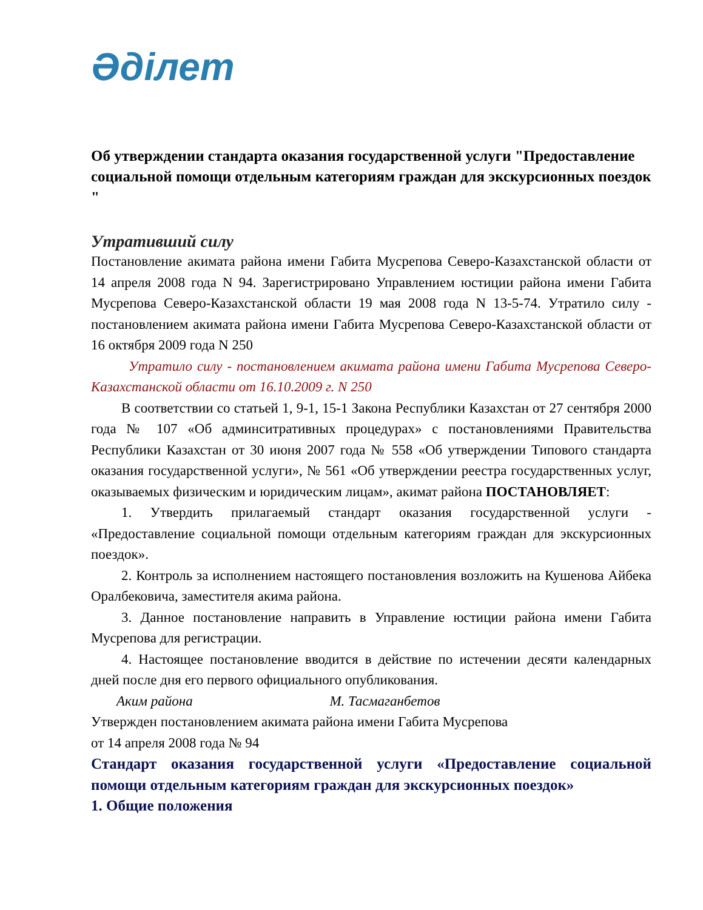Әділет
Об утверждении стандарта оказания государственной услуги "Предоставление социальной помощи отдельным категориям граждан для экскурсионных поездок "
Утративший силу
Постановление акимата района имени Габита Мусрепова Северо-Казахстанской области от 14 апреля 2008 года N 94. Зарегистрировано Управлением юстиции района имени Габита Мусрепова Северо-Казахстанской области 19 мая 2008 года N 13-5-74. Утратило силу - постановлением акимата района имени Габита Мусрепова Северо-Казахстанской области от 16 октября 2009 года N 250
Утратило силу - постановлением акимата района имени Габита Мусрепова Северо-Казахстанской области от 16.10.2009 г. N 250
В соответствии со статьей 1, 9-1, 15-1 Закона Республики Казахстан от 27 сентября 2000 года № 107 «Об админситративных процедурах» с постановлениями Правительства Республики Казахстан от 30 июня 2007 года № 558 «Об утверждении Типового стандарта оказания государственной услуги», № 561 «Об утверждении реестра государственных услуг, оказываемых физическим и юридическим лицам», акимат района ПОСТАНОВЛЯЕТ:
1. Утвердить прилагаемый стандарт оказания государственной услуги - «Предоставление социальной помощи отдельным категориям граждан для экскурсионных поездок».
2. Контроль за исполнением настоящего постановления возложить на Кушенова Айбека Оралбековича, заместителя акима района.
3. Данное постановление направить в Управление юстиции района имени Габита Мусрепова для регистрации.
4. Настоящее постановление вводится в действие по истечении десяти календарных дней после дня его первого официального опубликования.
Аким района М. Тасмаганбетов
Утвержден постановлением акимата района имени Габита Мусрепова
от 14 апреля 2008 года № 94
Стандарт оказания государственной услуги «Предоставление социальной помощи отдельным категориям граждан для экскурсионных поездок»
1. Общие положения